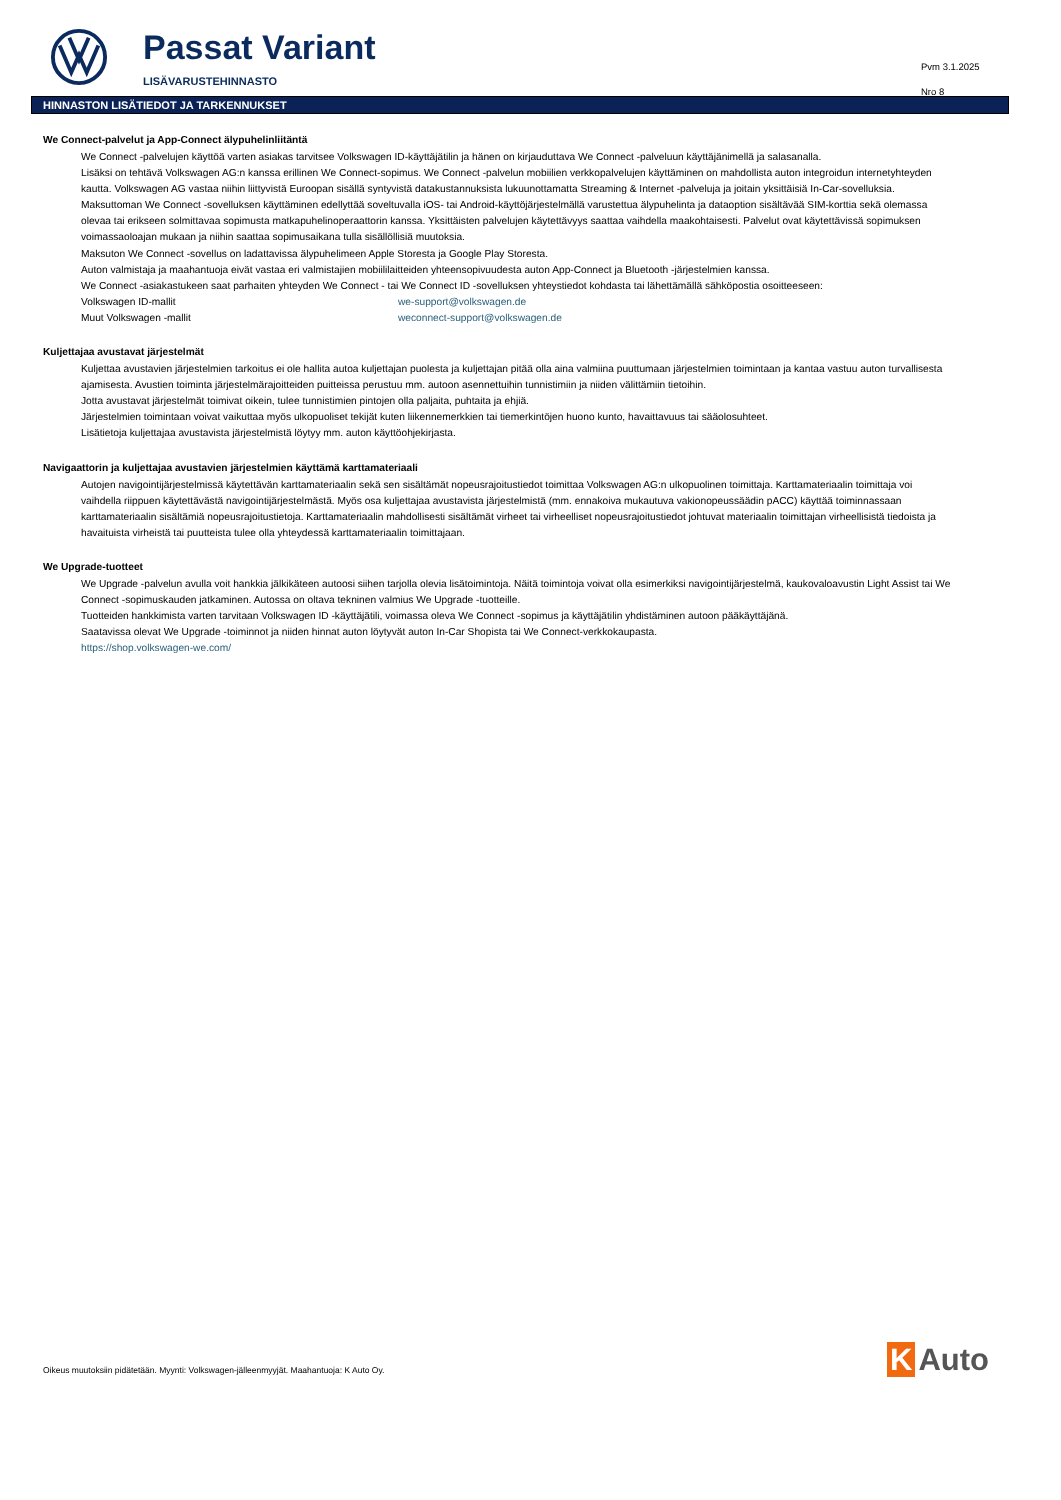Passat Variant
LISÄVARUSTEHINNASTO
Pvm 3.1.2025
Nro 8
HINNASTON LISÄTIEDOT JA TARKENNUKSET
We Connect-palvelut ja App-Connect älypuhelinliitäntä
We Connect -palvelujen käyttöä varten asiakas tarvitsee Volkswagen ID-käyttäjätilin ja hänen on kirjauduttava We Connect -palveluun käyttäjänimellä ja salasanalla.
Lisäksi on tehtävä Volkswagen AG:n kanssa erillinen We Connect-sopimus. We Connect -palvelun mobiilien verkkopalvelujen käyttäminen on mahdollista auton integroidun internetyhteyden kautta. Volkswagen AG vastaa niihin liittyvistä Euroopan sisällä syntyvistä datakustannuksista lukuunottamatta Streaming & Internet -palveluja ja joitain yksittäisiä In-Car-sovelluksia. Maksuttoman We Connect -sovelluksen käyttäminen edellyttää soveltuvalla iOS- tai Android-käyttöjärjestelmällä varustettua älypuhelinta ja dataoption sisältävää SIM-korttia sekä olemassa olevaa tai erikseen solmittavaa sopimusta matkapuhelinoperaattorin kanssa. Yksittäisten palvelujen käytettävyys saattaa vaihdella maakohtaisesti. Palvelut ovat käytettävissä sopimuksen voimassaoloajan mukaan ja niihin saattaa sopimusaikana tulla sisällöllisiä muutoksia.
Maksuton We Connect -sovellus on ladattavissa älypuhelimeen Apple Storesta ja Google Play Storesta.
Auton valmistaja ja maahantuoja eivät vastaa eri valmistajien mobiililaitteiden yhteensopivuudesta auton App-Connect ja Bluetooth -järjestelmien kanssa.
We Connect -asiakastukeen saat parhaiten yhteyden We Connect - tai We Connect ID -sovelluksen yhteystiedot kohdasta tai lähettämällä sähköpostia osoitteeseen:
Volkswagen ID-mallit we-support@volkswagen.de
Muut Volkswagen -mallit weconnect-support@volkswagen.de
Kuljettajaa avustavat järjestelmät
Kuljettaa avustavien järjestelmien tarkoitus ei ole hallita autoa kuljettajan puolesta ja kuljettajan pitää olla aina valmiina puuttumaan järjestelmien toimintaan ja kantaa vastuu auton turvallisesta ajamisesta. Avustien toiminta järjestelmärajoitteiden puitteissa perustuu mm. autoon asennettuihin tunnistimiin ja niiden välittämiin tietoihin.
Jotta avustavat järjestelmät toimivat oikein, tulee tunnistimien pintojen olla paljaita, puhtaita ja ehjiä.
Järjestelmien toimintaan voivat vaikuttaa myös ulkopuoliset tekijät kuten liikennemerkkien tai tiemerkintöjen huono kunto, havaittavuus tai sääolosuhteet.
Lisätietoja kuljettajaa avustavista järjestelmistä löytyy mm. auton käyttöohjekirjasta.
Navigaattorin ja kuljettajaa avustavien järjestelmien käyttämä karttamateriaali
Autojen navigointijärjestelmissä käytettävän karttamateriaalin sekä sen sisältämät nopeusrajoitustiedot toimittaa Volkswagen AG:n ulkopuolinen toimittaja. Karttamateriaalin toimittaja voi vaihdella riippuen käytettävästä navigointijärjestelmästä. Myös osa kuljettajaa avustavista järjestelmistä (mm. ennakoiva mukautuva vakionopeussäädin pACC) käyttää toiminnassaan karttamateriaalin sisältämiä nopeusrajoitustietoja. Karttamateriaalin mahdollisesti sisältämät virheet tai virheelliset nopeusrajoitustiedot johtuvat materiaalin toimittajan virheellisistä tiedoista ja havaituista virheistä tai puutteista tulee olla yhteydessä karttamateriaalin toimittajaan.
We Upgrade-tuotteet
We Upgrade -palvelun avulla voit hankkia jälkikäteen autoosi siihen tarjolla olevia lisätoimintoja. Näitä toimintoja voivat olla esimerkiksi navigointijärjestelmä, kaukovaloavustin Light Assist tai We Connect -sopimuskauden jatkaminen. Autossa on oltava tekninen valmius We Upgrade -tuotteille.
Tuotteiden hankkimista varten tarvitaan Volkswagen ID -käyttäjätili, voimassa oleva We Connect -sopimus ja käyttäjätilin yhdistäminen autoon pääkäyttäjänä.
Saatavissa olevat We Upgrade -toiminnot ja niiden hinnat auton löytyvät auton In-Car Shopista tai We Connect-verkkokaupasta.
https://shop.volkswagen-we.com/
Oikeus muutoksiin pidätetään. Myynti: Volkswagen-jälleenmyyjät. Maahantuoja: K Auto Oy.
K Auto